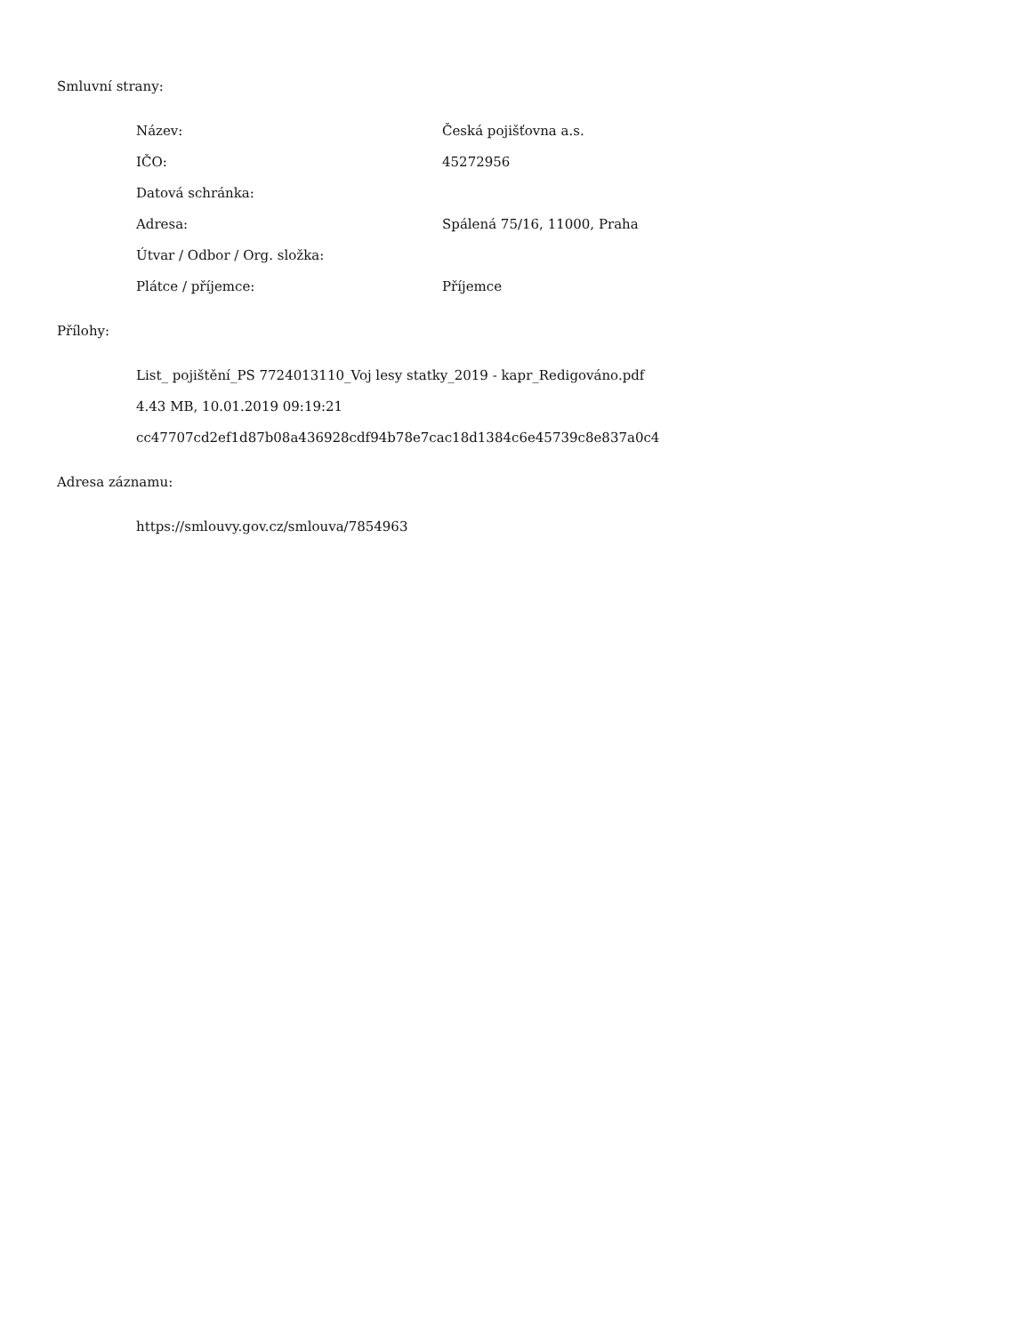Smluvní strany:
| Název: | Česká pojišťovna a.s. |
| IČO: | 45272956 |
| Datová schránka: | |
| Adresa: | Spálená 75/16, 11000, Praha |
| Útvar / Odbor / Org. složka: | |
| Plátce / příjemce: | Příjemce |
Přílohy:
List_ pojištění_PS 7724013110_Voj lesy statky_2019 - kapr_Redigováno.pdf
4.43 MB, 10.01.2019 09:19:21
cc47707cd2ef1d87b08a436928cdf94b78e7cac18d1384c6e45739c8e837a0c4
Adresa záznamu:
https://smlouvy.gov.cz/smlouva/7854963